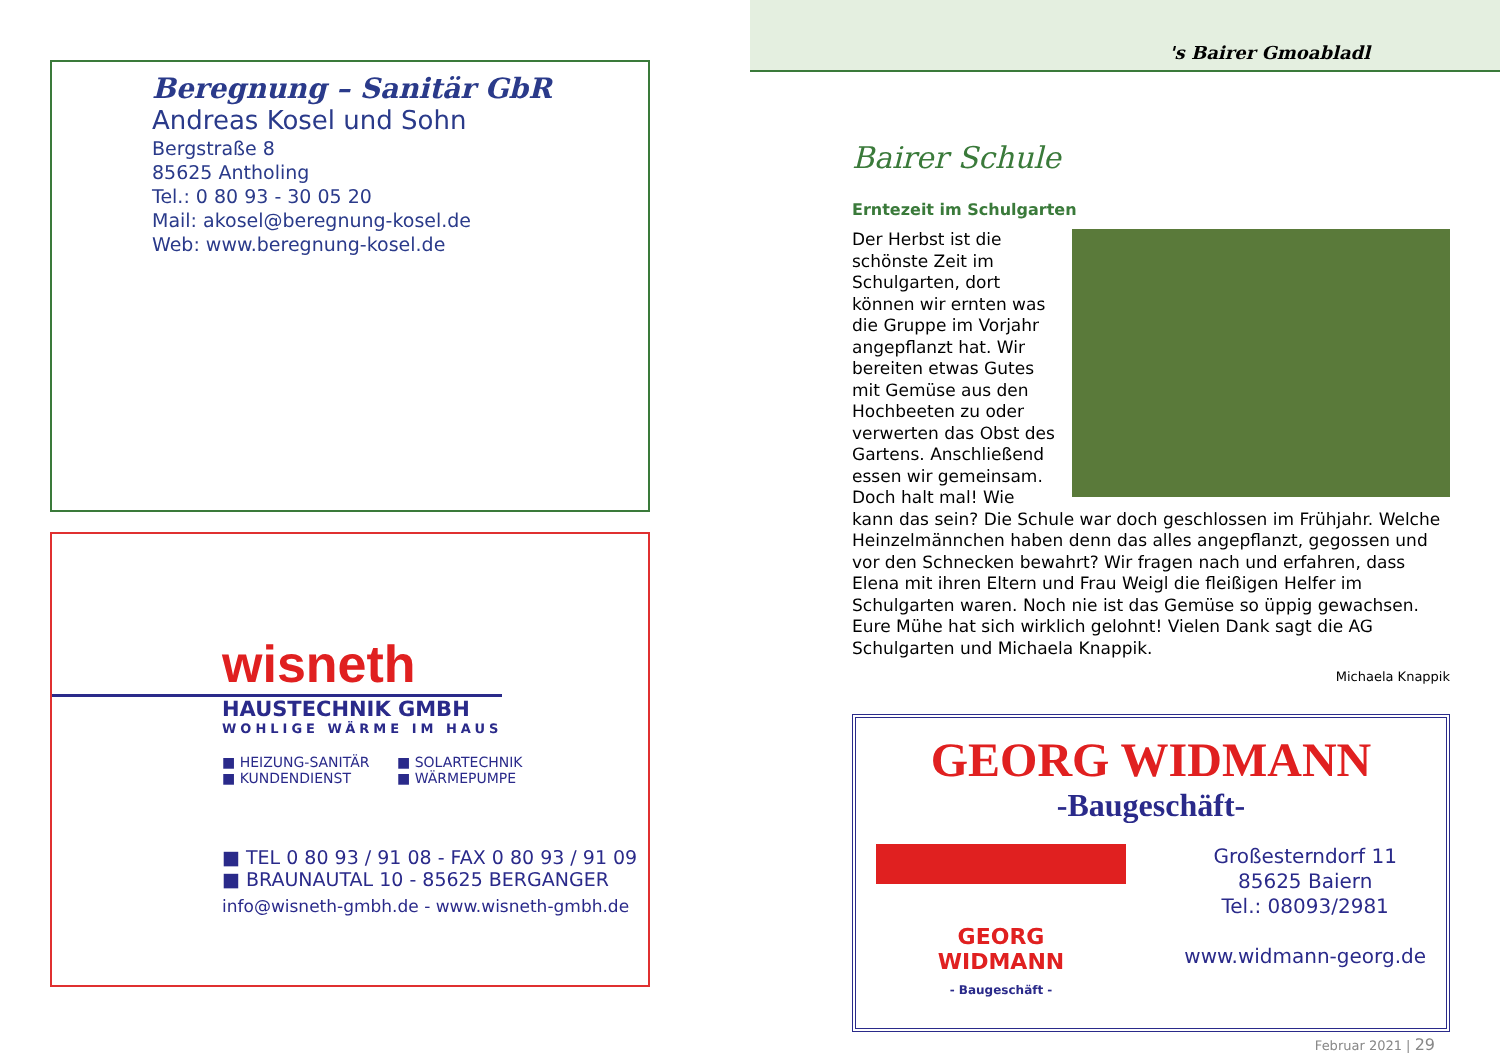Beregnung – Sanitär GbR
Andreas Kosel und Sohn
Bergstraße 8
85625 Antholing
Tel.: 0 80 93 - 30 05 20
Mail: akosel@beregnung-kosel.de
Web: www.beregnung-kosel.de
wisneth
HAUSTECHNIK GMBH
WOHLIGE WÄRME IM HAUS
■ HEIZUNG-SANITÄR ■ SOLARTECHNIK ■ KUNDENDIENST ■ WÄRMEPUMPE
■ TEL 0 80 93 / 91 08 - FAX 0 80 93 / 91 09
■ BRAUNAUTAL 10 - 85625 BERGANGER
info@wisneth-gmbh.de - www.wisneth-gmbh.de
's Bairer Gmoabladl
Bairer Schule
Erntezeit im Schulgarten
Der Herbst ist die schönste Zeit im Schulgarten, dort können wir ernten was die Gruppe im Vorjahr angepflanzt hat. Wir bereiten etwas Gutes mit Gemüse aus den Hochbeeten zu oder verwerten das Obst des Gartens. Anschließend essen wir gemeinsam. Doch halt mal! Wie kann das sein? Die Schule war doch geschlossen im Frühjahr. Welche Heinzelmännchen haben denn das alles angepflanzt, gegossen und vor den Schnecken bewahrt? Wir fragen nach und erfahren, dass Elena mit ihren Eltern und Frau Weigl die fleißigen Helfer im Schulgarten waren. Noch nie ist das Gemüse so üppig gewachsen. Eure Mühe hat sich wirklich gelohnt! Vielen Dank sagt die AG Schulgarten und Michaela Knappik.
Michaela Knappik
GEORG WIDMANN
-Baugeschäft-
GEORG
WIDMANN
- Baugeschäft -
Großesterndorf 11
85625 Baiern
Tel.: 08093/2981
www.widmann-georg.de
Februar 2021 | 29